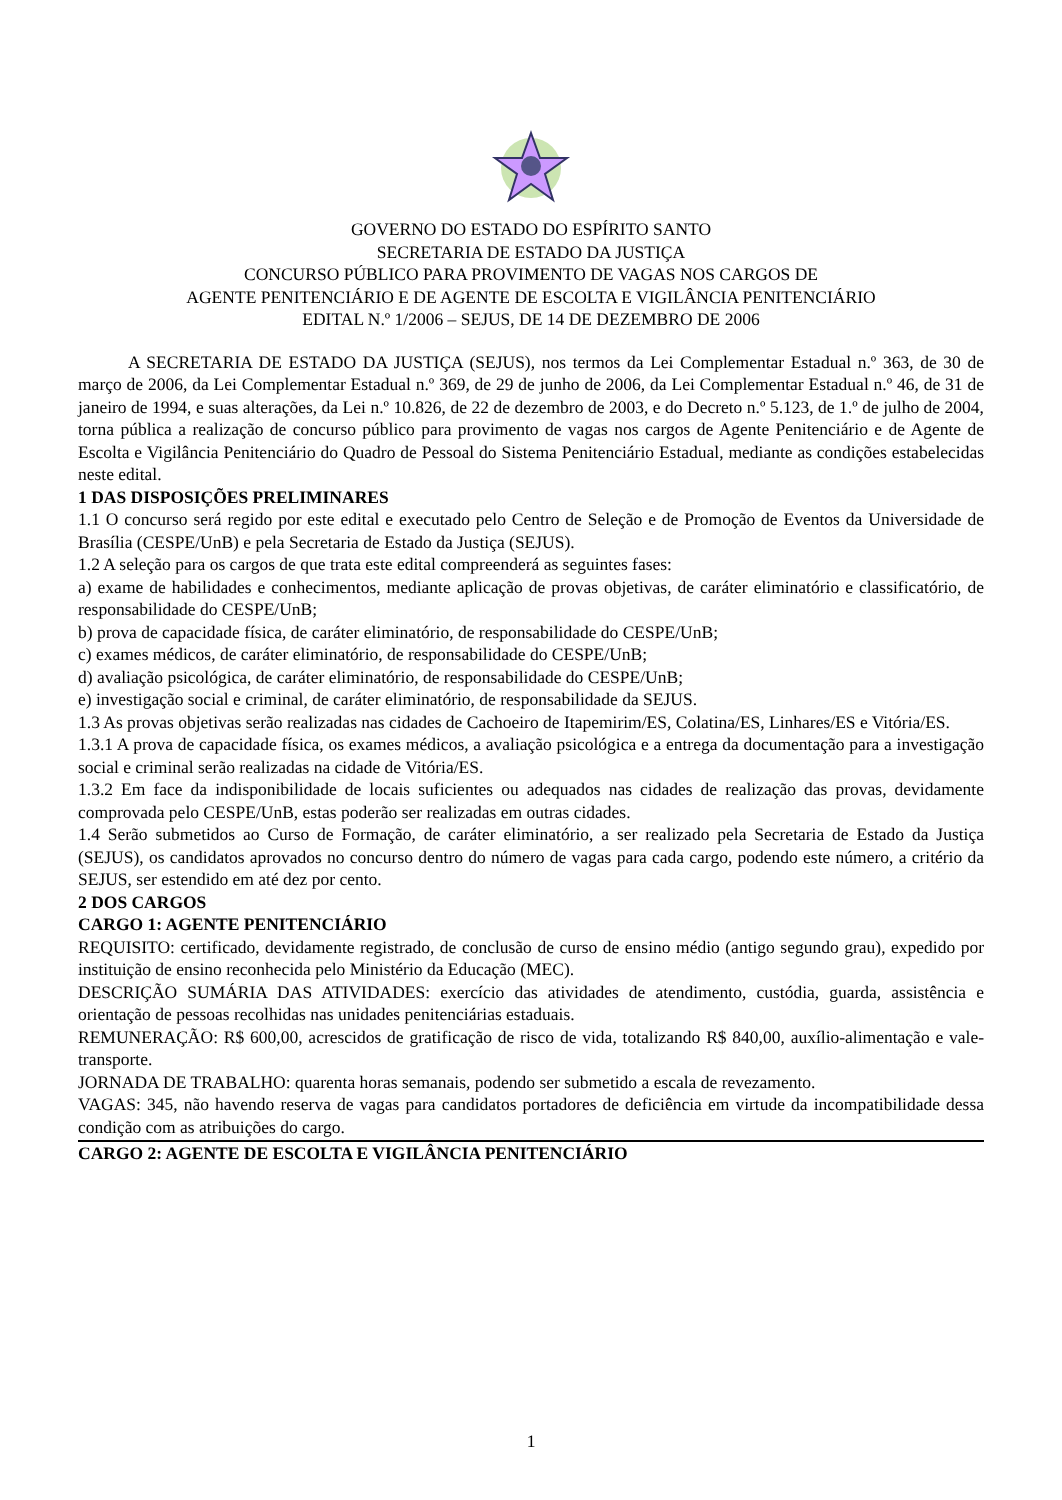GOVERNO DO ESTADO DO ESPÍRITO SANTO
SECRETARIA DE ESTADO DA JUSTIÇA
CONCURSO PÚBLICO PARA PROVIMENTO DE VAGAS NOS CARGOS DE
AGENTE PENITENCIÁRIO E DE AGENTE DE ESCOLTA E VIGILÂNCIA PENITENCIÁRIO
EDITAL N.º 1/2006 – SEJUS, DE 14 DE DEZEMBRO DE 2006
A SECRETARIA DE ESTADO DA JUSTIÇA (SEJUS), nos termos da Lei Complementar Estadual n.º 363, de 30 de março de 2006, da Lei Complementar Estadual n.º 369, de 29 de junho de 2006, da Lei Complementar Estadual n.º 46, de 31 de janeiro de 1994, e suas alterações, da Lei n.º 10.826, de 22 de dezembro de 2003, e do Decreto n.º 5.123, de 1.º de julho de 2004, torna pública a realização de concurso público para provimento de vagas nos cargos de Agente Penitenciário e de Agente de Escolta e Vigilância Penitenciário do Quadro de Pessoal do Sistema Penitenciário Estadual, mediante as condições estabelecidas neste edital.
1 DAS DISPOSIÇÕES PRELIMINARES
1.1 O concurso será regido por este edital e executado pelo Centro de Seleção e de Promoção de Eventos da Universidade de Brasília (CESPE/UnB) e pela Secretaria de Estado da Justiça (SEJUS).
1.2 A seleção para os cargos de que trata este edital compreenderá as seguintes fases:
a) exame de habilidades e conhecimentos, mediante aplicação de provas objetivas, de caráter eliminatório e classificatório, de responsabilidade do CESPE/UnB;
b) prova de capacidade física, de caráter eliminatório, de responsabilidade do CESPE/UnB;
c) exames médicos, de caráter eliminatório, de responsabilidade do CESPE/UnB;
d) avaliação psicológica, de caráter eliminatório, de responsabilidade do CESPE/UnB;
e) investigação social e criminal, de caráter eliminatório, de responsabilidade da SEJUS.
1.3 As provas objetivas serão realizadas nas cidades de Cachoeiro de Itapemirim/ES, Colatina/ES, Linhares/ES e Vitória/ES.
1.3.1 A prova de capacidade física, os exames médicos, a avaliação psicológica e a entrega da documentação para a investigação social e criminal serão realizadas na cidade de Vitória/ES.
1.3.2 Em face da indisponibilidade de locais suficientes ou adequados nas cidades de realização das provas, devidamente comprovada pelo CESPE/UnB, estas poderão ser realizadas em outras cidades.
1.4 Serão submetidos ao Curso de Formação, de caráter eliminatório, a ser realizado pela Secretaria de Estado da Justiça (SEJUS), os candidatos aprovados no concurso dentro do número de vagas para cada cargo, podendo este número, a critério da SEJUS, ser estendido em até dez por cento.
2 DOS CARGOS
CARGO 1: AGENTE PENITENCIÁRIO
REQUISITO: certificado, devidamente registrado, de conclusão de curso de ensino médio (antigo segundo grau), expedido por instituição de ensino reconhecida pelo Ministério da Educação (MEC).
DESCRIÇÃO SUMÁRIA DAS ATIVIDADES: exercício das atividades de atendimento, custódia, guarda, assistência e orientação de pessoas recolhidas nas unidades penitenciárias estaduais.
REMUNERAÇÃO: R$ 600,00, acrescidos de gratificação de risco de vida, totalizando R$ 840,00, auxílio-alimentação e vale-transporte.
JORNADA DE TRABALHO: quarenta horas semanais, podendo ser submetido a escala de revezamento.
VAGAS: 345, não havendo reserva de vagas para candidatos portadores de deficiência em virtude da incompatibilidade dessa condição com as atribuições do cargo.
CARGO 2: AGENTE DE ESCOLTA E VIGILÂNCIA PENITENCIÁRIO
1